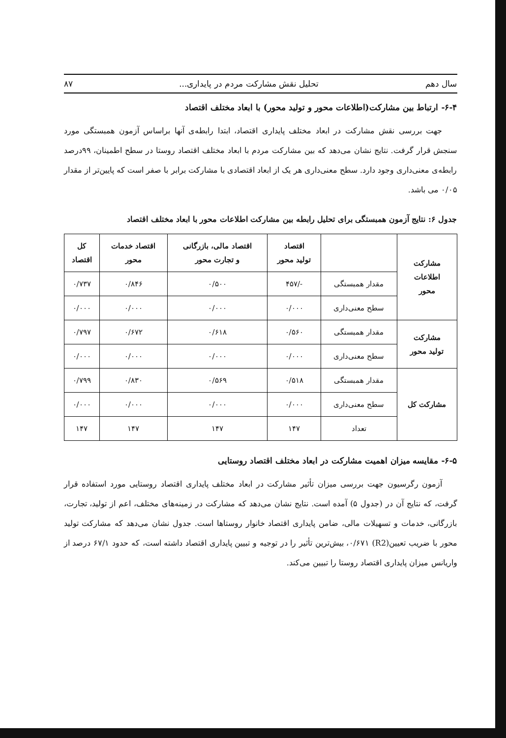سال دهم تحلیل نقش مشارکت مردم در پایداری... ۸۷
۶-۴- ارتباط بین مشارکت(اطلاعات محور و تولید محور) با ابعاد مختلف اقتصاد
جهت بررسی نقش مشارکت در ابعاد مختلف پایداری اقتصاد، ابتدا رابطه‌ی آنها براساس آزمون همبستگی مورد سنجش قرار گرفت. نتایج نشان می‌دهد که بین مشارکت مردم با ابعاد مختلف اقتصاد روستا در سطح اطمینان، ۹۹درصد رابطه‌ی معنی‌داری وجود دارد. سطح معنی‌داری هر یک از ابعاد اقتصادی با مشارکت برابر با صفر است که پایین‌تر از مقدار ۰/۰۵ می باشد.
جدول ۶: نتایج آزمون همبستگی برای تحلیل رابطه بین مشارکت اطلاعات محور با ابعاد مختلف اقتصاد
| مشارکت اطلاعات محور | | اقتصاد تولید محور | اقتصاد مالی، بازرگانی و تجارت محور | اقتصاد خدمات محور | کل اقتصاد |
| --- | --- | --- | --- | --- | --- |
| | مقدار همبستگی | -/۴۵۷ | ۰/۵۰۰ | ۰/۸۴۶ | ۰/۷۳۷ |
| | سطح معنی‌داری | ۰/۰۰۰ | ۰/۰۰۰ | ۰/۰۰۰ | ۰/۰۰۰ |
| مشارکت تولید محور | مقدار همبستگی | ۰/۵۶۰ | ۰/۶۱۸ | ۰/۶۷۲ | ۰/۷۹۷ |
| | سطح معنی‌داری | ۰/۰۰۰ | ۰/۰۰۰ | ۰/۰۰۰ | ۰/۰۰۰ |
| مشارکت کل | مقدار همبستگی | ۰/۵۱۸ | ۰/۵۶۹ | ۰/۸۳۰ | ۰/۷۹۹ |
| | سطح معنی‌داری | ۰/۰۰۰ | ۰/۰۰۰ | ۰/۰۰۰ | ۰/۰۰۰ |
| | تعداد | ۱۴۷ | ۱۴۷ | ۱۴۷ | ۱۴۷ |
۶-۵- مقایسه میزان اهمیت مشارکت در ابعاد مختلف اقتصاد روستایی
آزمون رگرسیون جهت بررسی میزان تأثیر مشارکت در ابعاد مختلف پایداری اقتصاد روستایی مورد استفاده قرار گرفت، که نتایج آن در (جدول ۵) آمده است. نتایج نشان می‌دهد که مشارکت در زمینه‌های مختلف، اعم از تولید، تجارت، بازرگانی، خدمات و تسهیلات مالی، ضامن پایداری اقتصاد خانوار روستاها است. جدول نشان می‌دهد که مشارکت تولید محور با ضریب تعیین(R2) ۰/۶۷۱، بیش‌ترین تأثیر را در توجیه و تبیین پایداری اقتصاد داشته است، که حدود ۶۷/۱ درصد از واریانس میزان پایداری اقتصاد روستا را تبیین می‌کند.